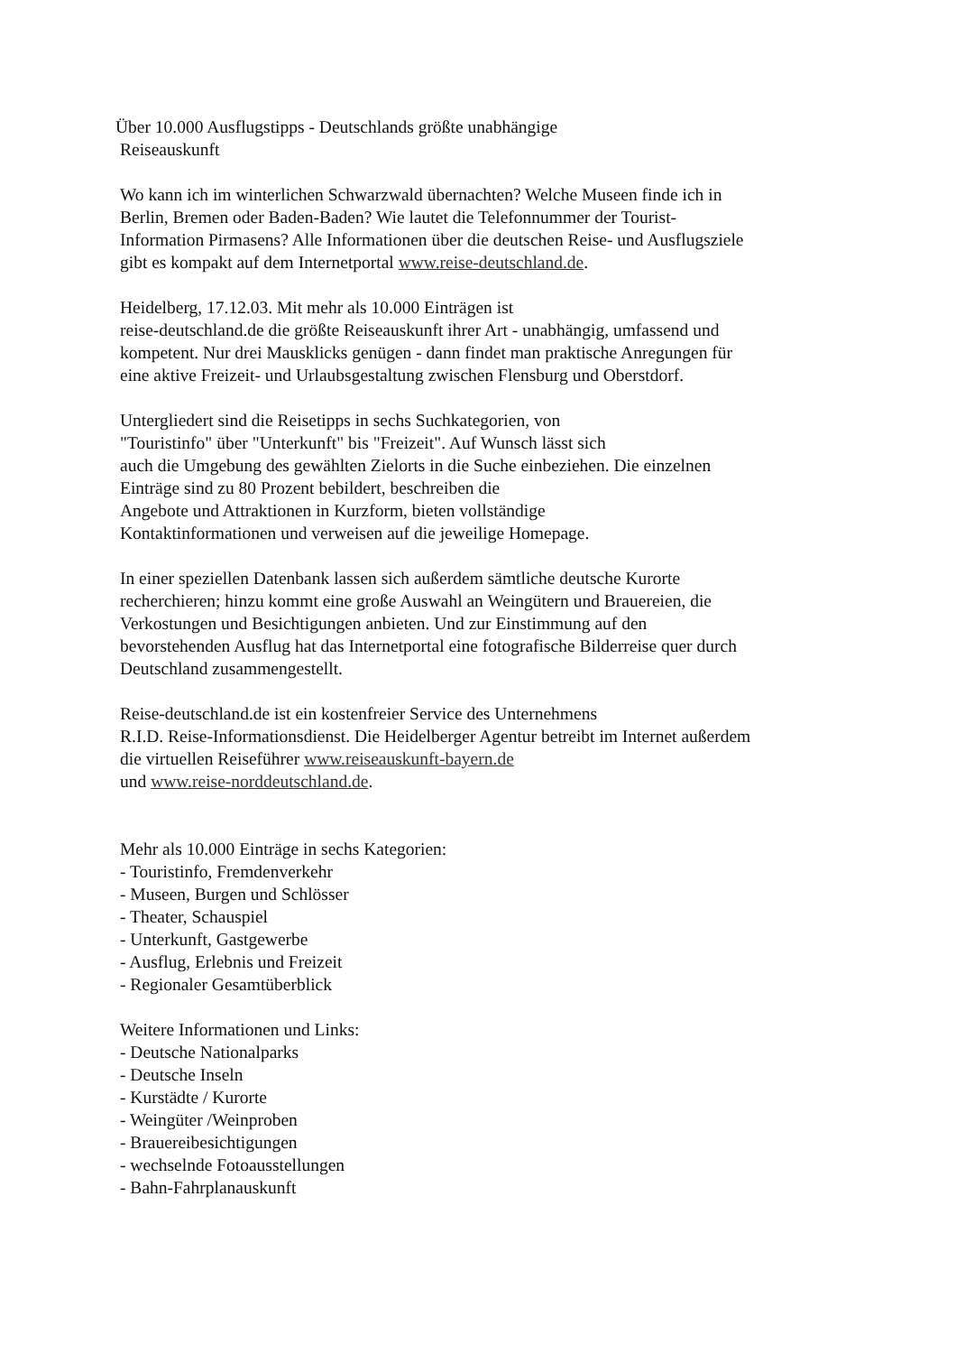Über 10.000 Ausflugstipps - Deutschlands größte unabhängige
Reiseauskunft
Wo kann ich im winterlichen Schwarzwald übernachten? Welche Museen finde ich in Berlin, Bremen oder Baden-Baden? Wie lautet die Telefonnummer der Tourist-Information Pirmasens? Alle Informationen über die deutschen Reise- und Ausflugsziele gibt es kompakt auf dem Internetportal www.reise-deutschland.de.
Heidelberg, 17.12.03. Mit mehr als 10.000 Einträgen ist
reise-deutschland.de die größte Reiseauskunft ihrer Art - unabhängig, umfassend und kompetent. Nur drei Mausklicks genügen - dann findet man praktische Anregungen für eine aktive Freizeit- und Urlaubsgestaltung zwischen Flensburg und Oberstdorf.
Untergliedert sind die Reisetipps in sechs Suchkategorien, von
"Touristinfo" über "Unterkunft" bis "Freizeit". Auf Wunsch lässt sich
auch die Umgebung des gewählten Zielorts in die Suche einbeziehen. Die einzelnen Einträge sind zu 80 Prozent bebildert, beschreiben die
Angebote und Attraktionen in Kurzform, bieten vollständige
Kontaktinformationen und verweisen auf die jeweilige Homepage.
In einer speziellen Datenbank lassen sich außerdem sämtliche deutsche Kurorte recherchieren; hinzu kommt eine große Auswahl an Weingütern und Brauereien, die Verkostungen und Besichtigungen anbieten. Und zur Einstimmung auf den bevorstehenden Ausflug hat das Internetportal eine fotografische Bilderreise quer durch Deutschland zusammengestellt.
Reise-deutschland.de ist ein kostenfreier Service des Unternehmens
R.I.D. Reise-Informationsdienst. Die Heidelberger Agentur betreibt im Internet außerdem die virtuellen Reiseführer www.reiseauskunft-bayern.de
und www.reise-norddeutschland.de.
Mehr als 10.000 Einträge in sechs Kategorien:
- Touristinfo, Fremdenverkehr
- Museen, Burgen und Schlösser
- Theater, Schauspiel
- Unterkunft, Gastgewerbe
- Ausflug, Erlebnis und Freizeit
- Regionaler Gesamtüberblick
Weitere Informationen und Links:
- Deutsche Nationalparks
- Deutsche Inseln
- Kurstädte / Kurorte
- Weingüter /Weinproben
- Brauereibesichtigungen
- wechselnde Fotoausstellungen
- Bahn-Fahrplanauskunft